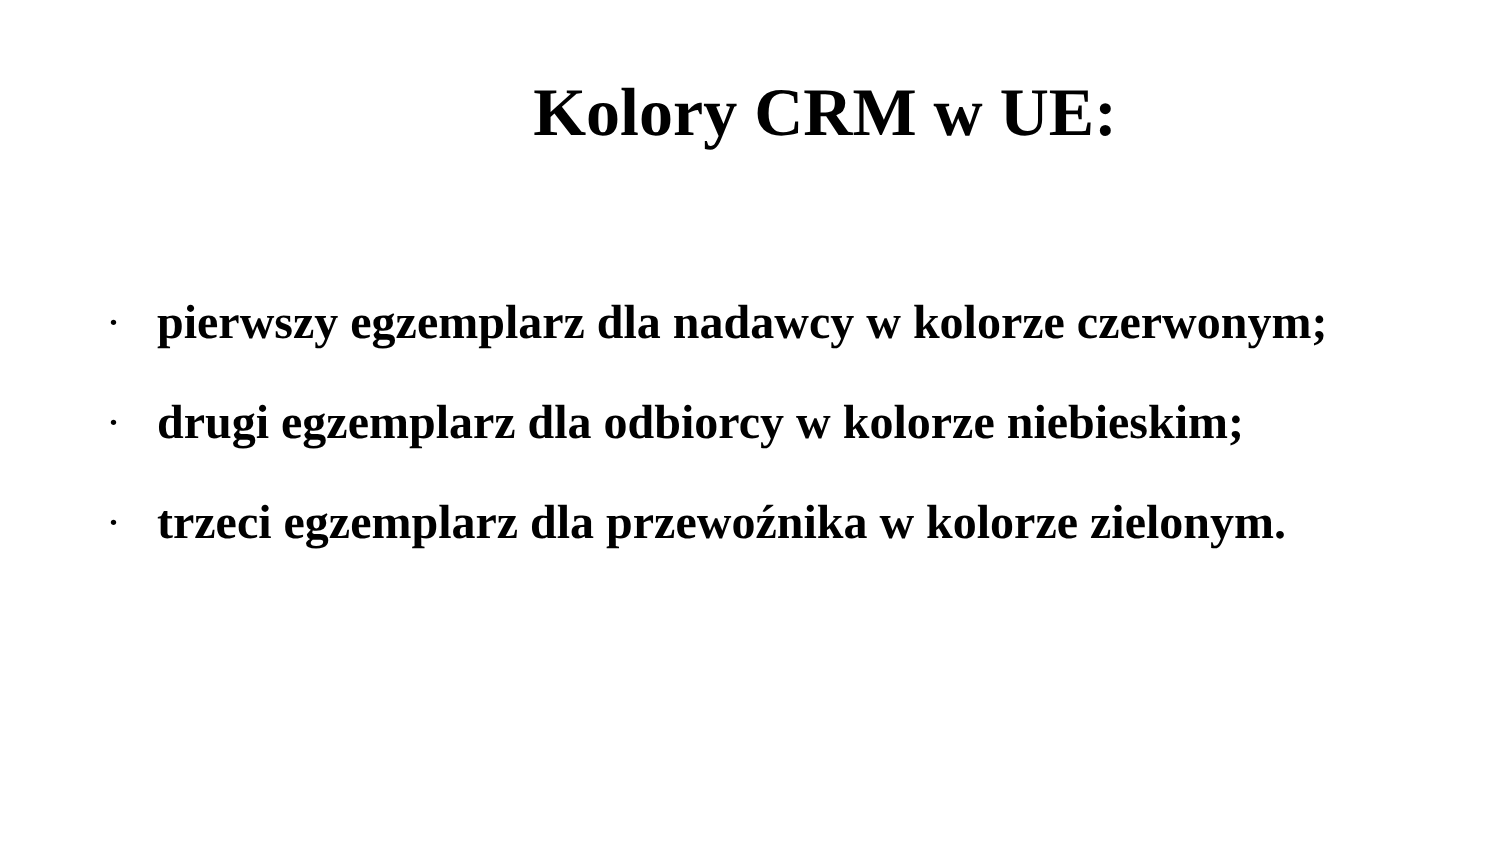Kolory CRM w UE:
• pierwszy egzemplarz dla nadawcy w kolorze czerwonym;
• drugi egzemplarz dla odbiorcy w kolorze niebieskim;
• trzeci egzemplarz dla przewoźnika w kolorze zielonym.